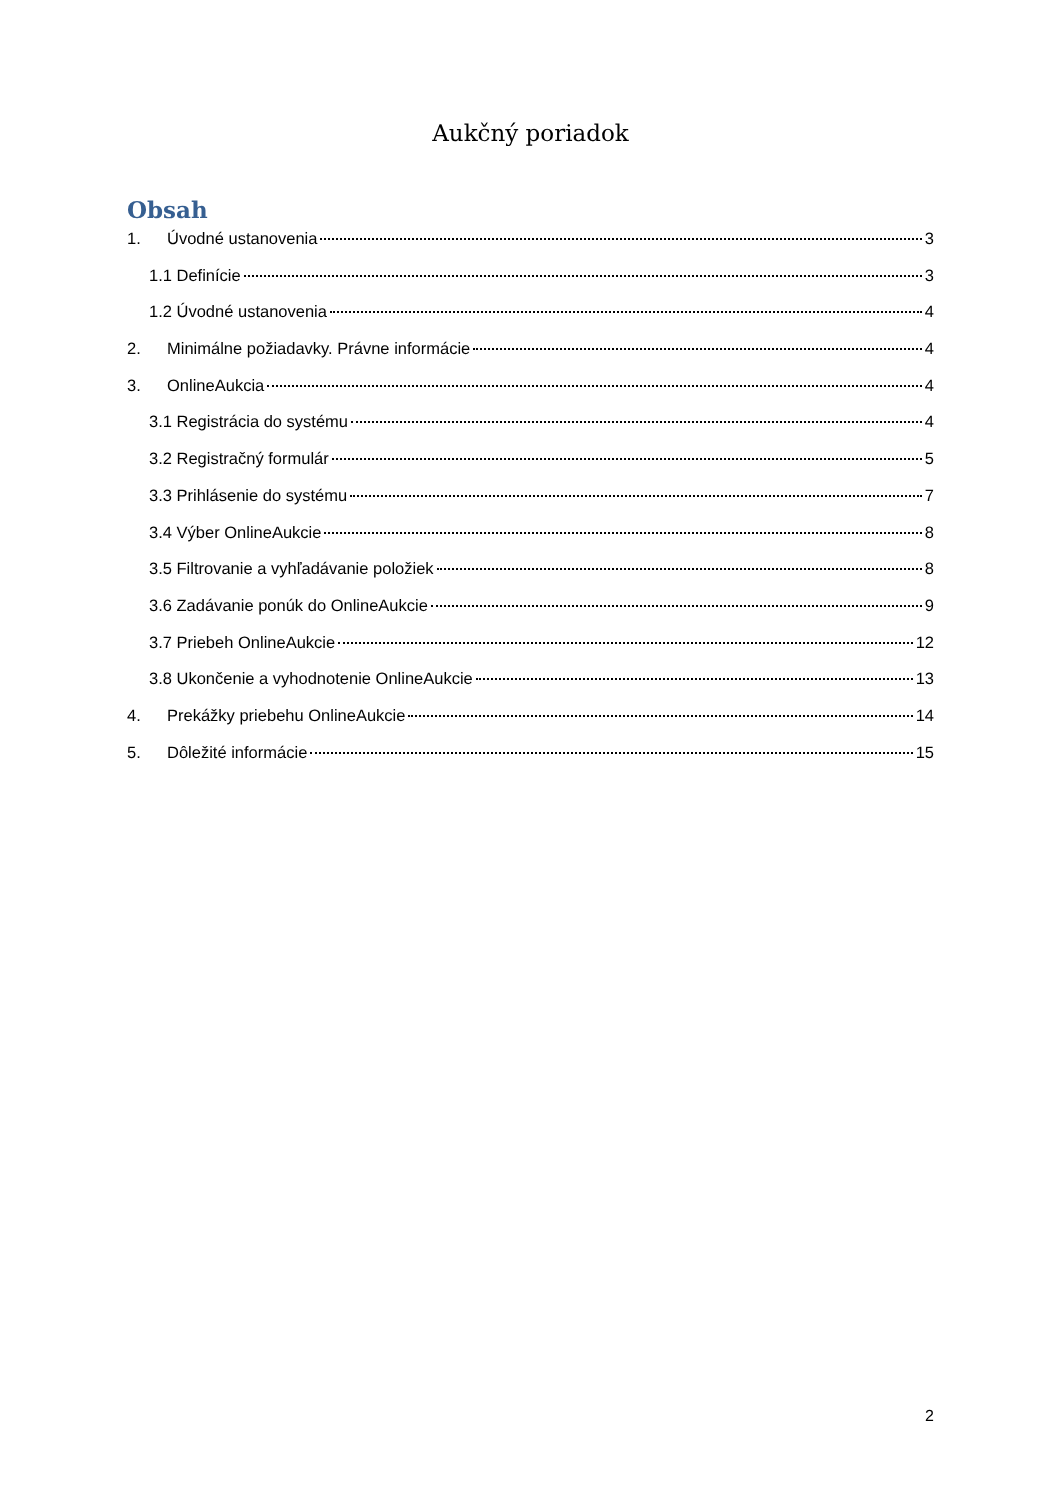Aukčný poriadok
Obsah
1. Úvodné ustanovenia 3
1.1 Definície 3
1.2 Úvodné ustanovenia 4
2. Minimálne požiadavky. Právne informácie 4
3. OnlineAukcia 4
3.1 Registrácia do systému 4
3.2 Registračný formulár 5
3.3 Prihlásenie do systému 7
3.4 Výber OnlineAukcie 8
3.5 Filtrovanie a vyhľadávanie položiek 8
3.6 Zadávanie ponúk do OnlineAukcie 9
3.7 Priebeh OnlineAukcie 12
3.8 Ukončenie a vyhodnotenie OnlineAukcie 13
4. Prekážky priebehu OnlineAukcie 14
5. Dôležité informácie 15
2